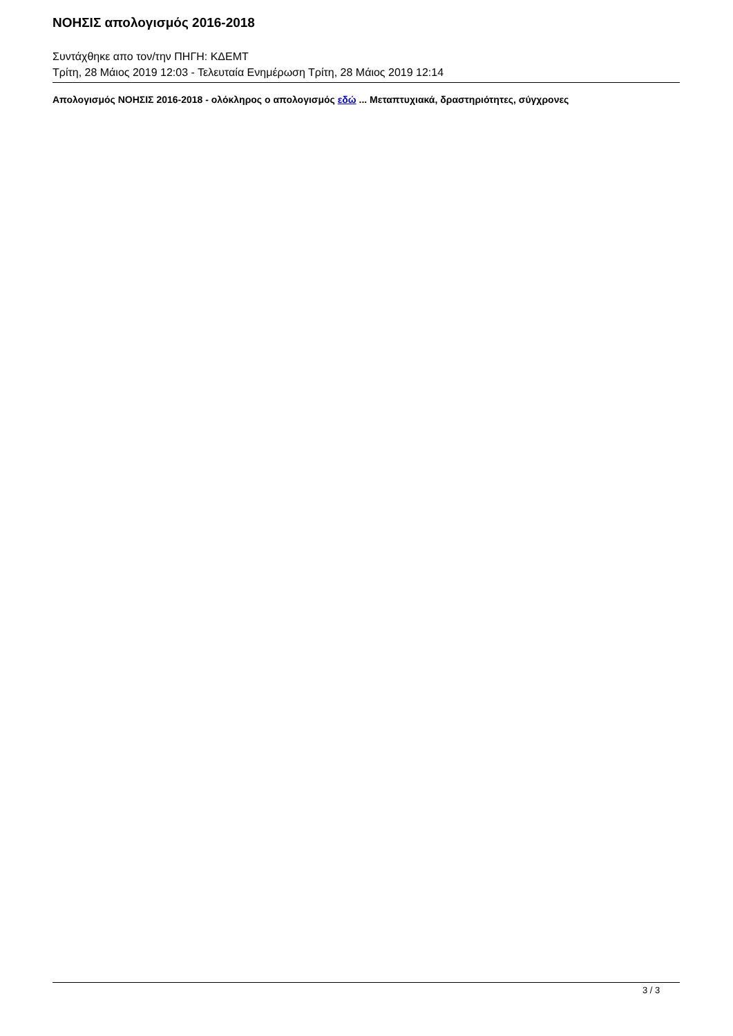ΝΟΗΣΙΣ απολογισμός 2016-2018
Συντάχθηκε απο τον/την ΠΗΓΗ: ΚΔΕΜΤ
Τρίτη, 28 Μάιος 2019 12:03 - Τελευταία Ενημέρωση Τρίτη, 28 Μάιος 2019 12:14
Απολογισμός ΝΟΗΣΙΣ 2016-2018 - ολόκληρος ο απολογισμός εδώ ... Μεταπτυχιακά, δραστηριότητες, σύγχρονες
3 / 3